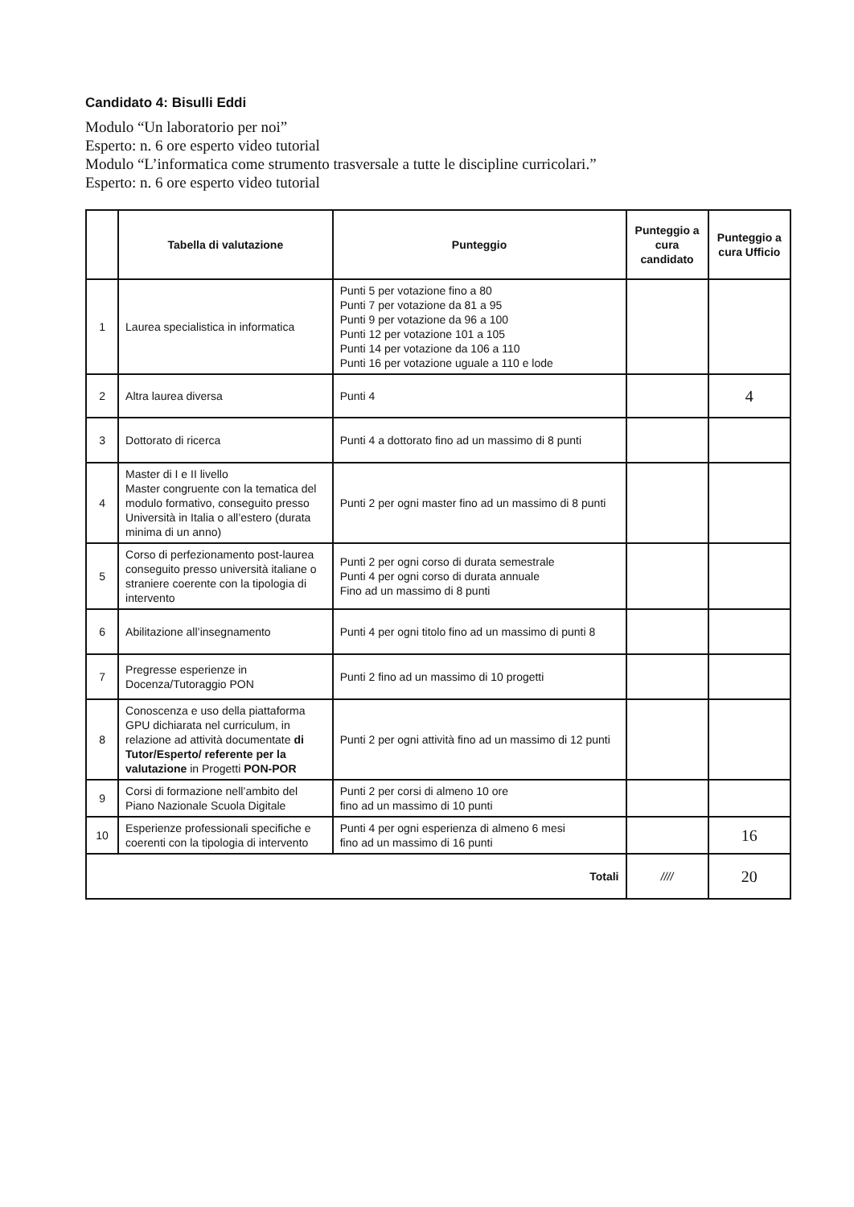Candidato 4: Bisulli Eddi
Modulo “Un laboratorio per noi”
Esperto: n. 6 ore esperto video tutorial
Modulo “L’informatica come strumento trasversale a tutte le discipline curricolari.”
Esperto: n. 6 ore esperto video tutorial
| | Tabella di valutazione | Punteggio | Punteggio a cura candidato | Punteggio a cura Ufficio |
| --- | --- | --- | --- | --- |
| 1 | Laurea specialistica in informatica | Punti 5 per votazione fino a 80 Punti 7 per votazione da 81 a 95 Punti 9 per votazione da 96 a 100 Punti 12 per votazione 101 a 105 Punti 14 per votazione da 106 a 110 Punti 16 per votazione uguale a 110 e lode | | |
| 2 | Altra laurea diversa | Punti 4 | | 4 |
| 3 | Dottorato di ricerca | Punti 4 a dottorato fino ad un massimo di 8 punti | | |
| 4 | Master di I e II livello Master congruente con la tematica del modulo formativo, conseguito presso Università in Italia o all’estero (durata minima di un anno) | Punti 2 per ogni master fino ad un massimo di 8 punti | | |
| 5 | Corso di perfezionamento post-laurea conseguito presso università italiane o straniere coerente con la tipologia di intervento | Punti 2 per ogni corso di durata semestrale Punti 4 per ogni corso di durata annuale Fino ad un massimo di 8 punti | | |
| 6 | Abilitazione all’insegnamento | Punti 4 per ogni titolo fino ad un massimo di punti 8 | | |
| 7 | Pregresse esperienze in Docenza/Tutoraggio PON | Punti 2 fino ad un massimo di 10 progetti | | |
| 8 | Conoscenza e uso della piattaforma GPU dichiarata nel curriculum, in relazione ad attività documentate di Tutor/Esperto/ referente per la valutazione in Progetti PON-POR | Punti 2 per ogni attività fino ad un massimo di 12 punti | | |
| 9 | Corsi di formazione nell’ambito del Piano Nazionale Scuola Digitale | Punti 2 per corsi di almeno 10 ore fino ad un massimo di 10 punti | | |
| 10 | Esperienze professionali specifiche e coerenti con la tipologia di intervento | Punti 4 per ogni esperienza di almeno 6 mesi fino ad un massimo di 16 punti | | 16 |
| Totali | | | //// | 20 |